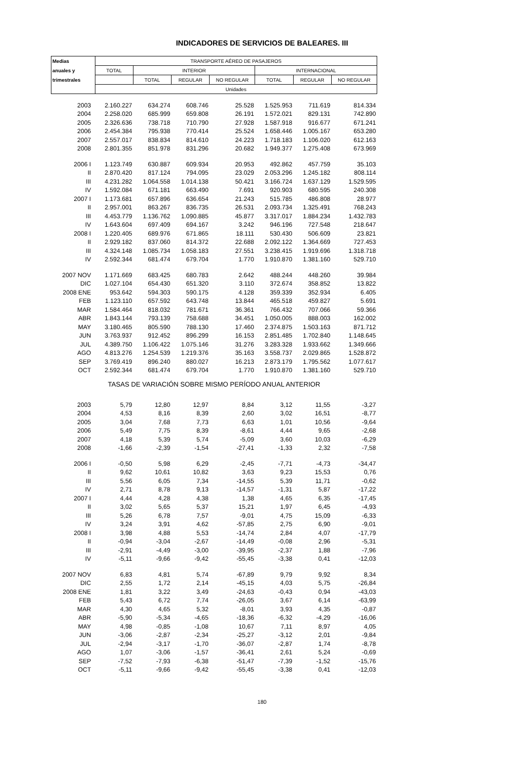INDICADORES DE SERVICIOS DE BALEARES. III
| Medias | TRANSPORTE AÉREO DE PASAJEROS | | | | | | |
| --- | --- | --- | --- | --- | --- | --- | --- |
| anuales y | TOTAL | INTERIOR | | | INTERNACIONAL | | |
| trimestrales | | TOTAL | REGULAR | NO REGULAR | TOTAL | REGULAR | NO REGULAR |
| | Unidades | | | | | | |
| 2003 | 2.160.227 | 634.274 | 608.746 | 25.528 | 1.525.953 | 711.619 | 814.334 |
| 2004 | 2.258.020 | 685.999 | 659.808 | 26.191 | 1.572.021 | 829.131 | 742.890 |
| 2005 | 2.326.636 | 738.718 | 710.790 | 27.928 | 1.587.918 | 916.677 | 671.241 |
| 2006 | 2.454.384 | 795.938 | 770.414 | 25.524 | 1.658.446 | 1.005.167 | 653.280 |
| 2007 | 2.557.017 | 838.834 | 814.610 | 24.223 | 1.718.183 | 1.106.020 | 612.163 |
| 2008 | 2.801.355 | 851.978 | 831.296 | 20.682 | 1.949.377 | 1.275.408 | 673.969 |
| 2006 I | 1.123.749 | 630.887 | 609.934 | 20.953 | 492.862 | 457.759 | 35.103 |
| II | 2.870.420 | 817.124 | 794.095 | 23.029 | 2.053.296 | 1.245.182 | 808.114 |
| III | 4.231.282 | 1.064.558 | 1.014.138 | 50.421 | 3.166.724 | 1.637.129 | 1.529.595 |
| IV | 1.592.084 | 671.181 | 663.490 | 7.691 | 920.903 | 680.595 | 240.308 |
| 2007 I | 1.173.681 | 657.896 | 636.654 | 21.243 | 515.785 | 486.808 | 28.977 |
| II | 2.957.001 | 863.267 | 836.735 | 26.531 | 2.093.734 | 1.325.491 | 768.243 |
| III | 4.453.779 | 1.136.762 | 1.090.885 | 45.877 | 3.317.017 | 1.884.234 | 1.432.783 |
| IV | 1.643.604 | 697.409 | 694.167 | 3.242 | 946.196 | 727.548 | 218.647 |
| 2008 I | 1.220.405 | 689.976 | 671.865 | 18.111 | 530.430 | 506.609 | 23.821 |
| II | 2.929.182 | 837.060 | 814.372 | 22.688 | 2.092.122 | 1.364.669 | 727.453 |
| III | 4.324.148 | 1.085.734 | 1.058.183 | 27.551 | 3.238.415 | 1.919.696 | 1.318.718 |
| IV | 2.592.344 | 681.474 | 679.704 | 1.770 | 1.910.870 | 1.381.160 | 529.710 |
| 2007 NOV | 1.171.669 | 683.425 | 680.783 | 2.642 | 488.244 | 448.260 | 39.984 |
| DIC | 1.027.104 | 654.430 | 651.320 | 3.110 | 372.674 | 358.852 | 13.822 |
| 2008 ENE | 953.642 | 594.303 | 590.175 | 4.128 | 359.339 | 352.934 | 6.405 |
| FEB | 1.123.110 | 657.592 | 643.748 | 13.844 | 465.518 | 459.827 | 5.691 |
| MAR | 1.584.464 | 818.032 | 781.671 | 36.361 | 766.432 | 707.066 | 59.366 |
| ABR | 1.843.144 | 793.139 | 758.688 | 34.451 | 1.050.005 | 888.003 | 162.002 |
| MAY | 3.180.465 | 805.590 | 788.130 | 17.460 | 2.374.875 | 1.503.163 | 871.712 |
| JUN | 3.763.937 | 912.452 | 896.299 | 16.153 | 2.851.485 | 1.702.840 | 1.148.645 |
| JUL | 4.389.750 | 1.106.422 | 1.075.146 | 31.276 | 3.283.328 | 1.933.662 | 1.349.666 |
| AGO | 4.813.276 | 1.254.539 | 1.219.376 | 35.163 | 3.558.737 | 2.029.865 | 1.528.872 |
| SEP | 3.769.419 | 896.240 | 880.027 | 16.213 | 2.873.179 | 1.795.562 | 1.077.617 |
| OCT | 2.592.344 | 681.474 | 679.704 | 1.770 | 1.910.870 | 1.381.160 | 529.710 |
| TASAS DE VARIACIÓN SOBRE MISMO PERÍODO ANUAL ANTERIOR | | | | | | | |
| 2003 | 5,79 | 12,80 | 12,97 | 8,84 | 3,12 | 11,55 | -3,27 |
| 2004 | 4,53 | 8,16 | 8,39 | 2,60 | 3,02 | 16,51 | -8,77 |
| 2005 | 3,04 | 7,68 | 7,73 | 6,63 | 1,01 | 10,56 | -9,64 |
| 2006 | 5,49 | 7,75 | 8,39 | -8,61 | 4,44 | 9,65 | -2,68 |
| 2007 | 4,18 | 5,39 | 5,74 | -5,09 | 3,60 | 10,03 | -6,29 |
| 2008 | -1,66 | -2,39 | -1,54 | -27,41 | -1,33 | 2,32 | -7,58 |
| 2006 I | -0,50 | 5,98 | 6,29 | -2,45 | -7,71 | -4,73 | -34,47 |
| II | 9,62 | 10,61 | 10,82 | 3,63 | 9,23 | 15,53 | 0,76 |
| III | 5,56 | 6,05 | 7,34 | -14,55 | 5,39 | 11,71 | -0,62 |
| IV | 2,71 | 8,78 | 9,13 | -14,57 | -1,31 | 5,87 | -17,22 |
| 2007 I | 4,44 | 4,28 | 4,38 | 1,38 | 4,65 | 6,35 | -17,45 |
| II | 3,02 | 5,65 | 5,37 | 15,21 | 1,97 | 6,45 | -4,93 |
| III | 5,26 | 6,78 | 7,57 | -9,01 | 4,75 | 15,09 | -6,33 |
| IV | 3,24 | 3,91 | 4,62 | -57,85 | 2,75 | 6,90 | -9,01 |
| 2008 I | 3,98 | 4,88 | 5,53 | -14,74 | 2,84 | 4,07 | -17,79 |
| II | -0,94 | -3,04 | -2,67 | -14,49 | -0,08 | 2,96 | -5,31 |
| III | -2,91 | -4,49 | -3,00 | -39,95 | -2,37 | 1,88 | -7,96 |
| IV | -5,11 | -9,66 | -9,42 | -55,45 | -3,38 | 0,41 | -12,03 |
| 2007 NOV | 6,83 | 4,81 | 5,74 | -67,89 | 9,79 | 9,92 | 8,34 |
| DIC | 2,55 | 1,72 | 2,14 | -45,15 | 4,03 | 5,75 | -26,84 |
| 2008 ENE | 1,81 | 3,22 | 3,49 | -24,63 | -0,43 | 0,94 | -43,03 |
| FEB | 5,43 | 6,72 | 7,74 | -26,05 | 3,67 | 6,14 | -63,99 |
| MAR | 4,30 | 4,65 | 5,32 | -8,01 | 3,93 | 4,35 | -0,87 |
| ABR | -5,90 | -5,34 | -4,65 | -18,36 | -6,32 | -4,29 | -16,06 |
| MAY | 4,98 | -0,85 | -1,08 | 10,67 | 7,11 | 8,97 | 4,05 |
| JUN | -3,06 | -2,87 | -2,34 | -25,27 | -3,12 | 2,01 | -9,84 |
| JUL | -2,94 | -3,17 | -1,70 | -36,07 | -2,87 | 1,74 | -8,78 |
| AGO | 1,07 | -3,06 | -1,57 | -36,41 | 2,61 | 5,24 | -0,69 |
| SEP | -7,52 | -7,93 | -6,38 | -51,47 | -7,39 | -1,52 | -15,76 |
| OCT | -5,11 | -9,66 | -9,42 | -55,45 | -3,38 | 0,41 | -12,03 |
180